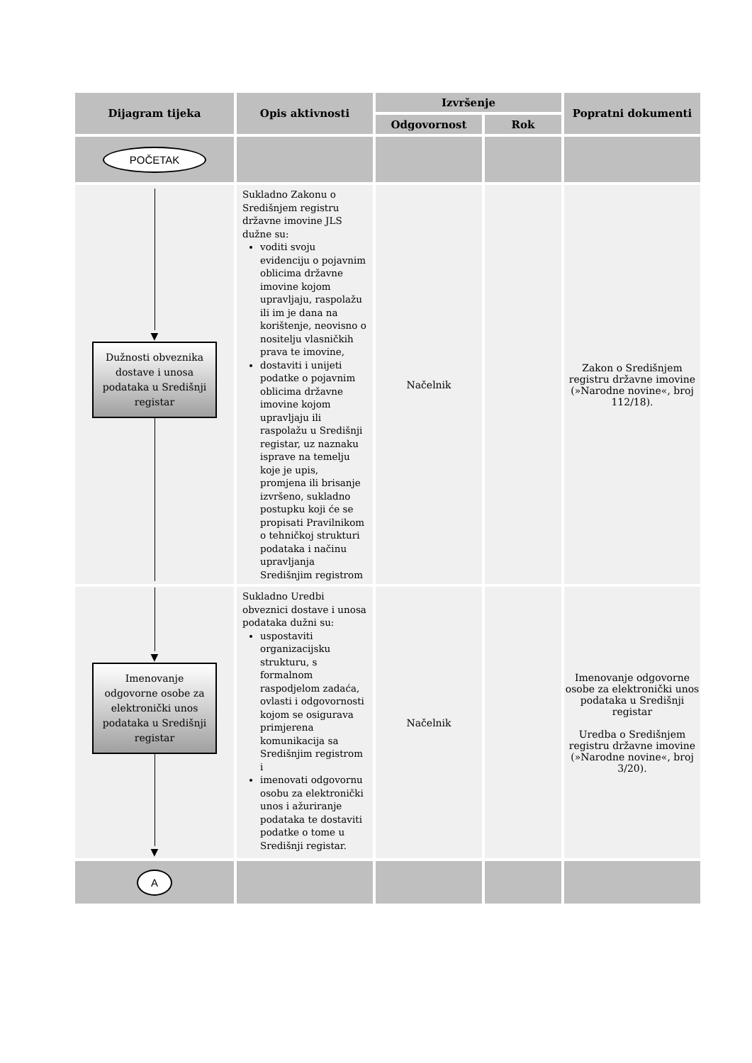| Dijagram tijeka | Opis aktivnosti | Izvršenje | | Popratni dokumenti |
| --- | --- | --- | --- | --- |
| | | Odgovornost | Rok | |
| POČETAK | | | | |
| ▼ Dužnosti obveznika dostave i unosa podataka u Središnji registar | Sukladno Zakonu o Središnjem registru državne imovine JLS dužne su: voditi svoju evidenciju o pojavnim oblicima državne imovine kojom upravljaju, raspolažu ili im je dana na korištenje, neovisno o nositelju vlasničkih prava te imovine, dostaviti i unijeti podatke o pojavnim oblicima državne imovine kojom upravljaju ili raspolažu u Središnji registar, uz naznaku isprave na temelju koje je upis, promjena ili brisanje izvršeno, sukladno postupku koji će se propisati Pravilnikom o tehničkoj strukturi podataka i načinu upravljanja Središnjim registrom | Načelnik | | Zakon o Središnjem registru državne imovine (»Narodne novine«, broj 112/18). |
| ▼ Imenovanje odgovorne osobe za elektronički unos podataka u Središnji registar ▼ | Sukladno Uredbi obveznici dostave i unosa podataka dužni su: uspostaviti organizacijsku strukturu, s formalnom raspodjelom zadaća, ovlasti i odgovornosti kojom se osigurava primjerena komunikacija sa Središnjim registrom i imenovati odgovornu osobu za elektronički unos i ažuriranje podataka te dostaviti podatke o tome u Središnji registar. | Načelnik | | Imenovanje odgovorne osobe za elektronički unos podataka u Središnji registar Uredba o Središnjem registru državne imovine (»Narodne novine«, broj 3/20). |
| A | | | | |